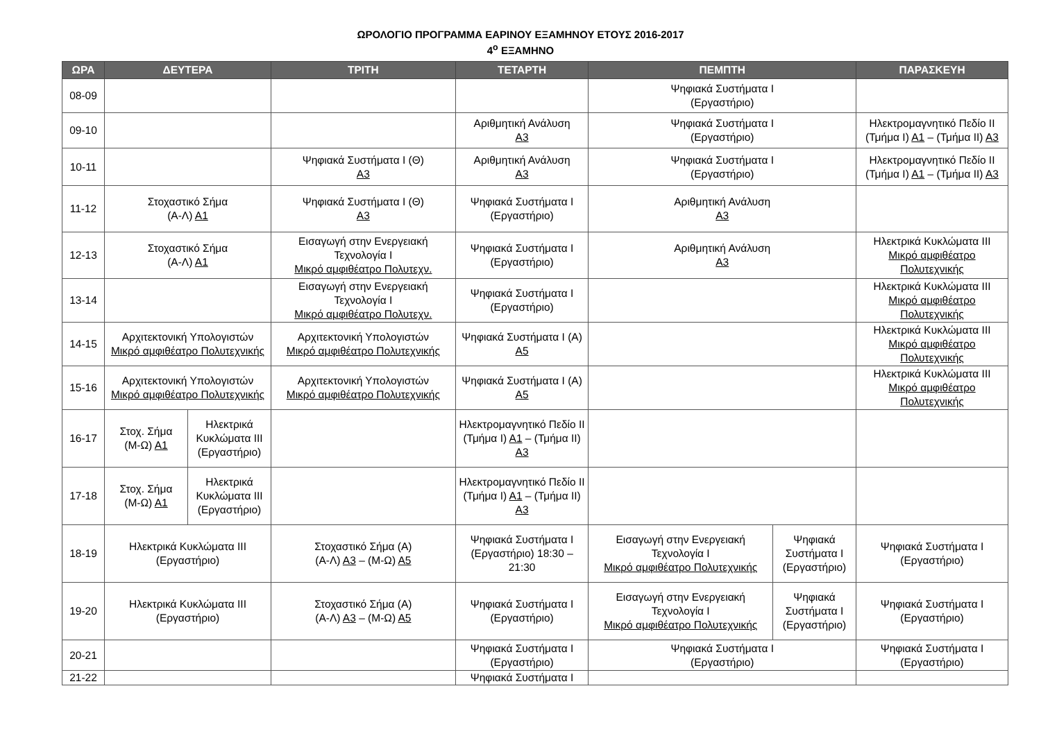ΩΡΟΛΟΓΙΟ ΠΡΟΓΡΑΜΜΑ ΕΑΡΙΝΟΥ ΕΞΑΜΗΝΟΥ ΕΤΟΥΣ 2016-2017
4<sup>ο</sup> ΕΞΑΜΗΝΟ
| ΩΡΑ | ΔΕΥΤΕΡΑ | | ΤΡΙΤΗ | ΤΕΤΑΡΤΗ | ΠΕΜΠΤΗ | | ΠΑΡΑΣΚΕΥΗ |
| --- | --- | --- | --- | --- | --- | --- | --- |
| 08-09 | | | | | Ψηφιακά Συστήματα Ι (Εργαστήριο) | | |
| 09-10 | | | | Αριθμητική Ανάλυση Α3 | Ψηφιακά Συστήματα Ι (Εργαστήριο) | | Ηλεκτρομαγνητικό Πεδίο ΙΙ (Τμήμα Ι) Α1 – (Τμήμα ΙΙ) Α3 |
| 10-11 | | | Ψηφιακά Συστήματα Ι (Θ) Α3 | Αριθμητική Ανάλυση Α3 | Ψηφιακά Συστήματα Ι (Εργαστήριο) | | Ηλεκτρομαγνητικό Πεδίο ΙΙ (Τμήμα Ι) Α1 – (Τμήμα ΙΙ) Α3 |
| 11-12 | Στοχαστικό Σήμα (Α-Λ) Α1 | | Ψηφιακά Συστήματα Ι (Θ) Α3 | Ψηφιακά Συστήματα Ι (Εργαστήριο) | Αριθμητική Ανάλυση Α3 | | |
| 12-13 | Στοχαστικό Σήμα (Α-Λ) Α1 | | Εισαγωγή στην Ενεργειακή Τεχνολογία Ι Μικρό αμφιθέατρο Πολυτεχν. | Ψηφιακά Συστήματα Ι (Εργαστήριο) | Αριθμητική Ανάλυση Α3 | | Ηλεκτρικά Κυκλώματα ΙΙΙ Μικρό αμφιθέατρο Πολυτεχνικής |
| 13-14 | | | Εισαγωγή στην Ενεργειακή Τεχνολογία Ι Μικρό αμφιθέατρο Πολυτεχν. | Ψηφιακά Συστήματα Ι (Εργαστήριο) | | | Ηλεκτρικά Κυκλώματα ΙΙΙ Μικρό αμφιθέατρο Πολυτεχνικής |
| 14-15 | Αρχιτεκτονική Υπολογιστών Μικρό αμφιθέατρο Πολυτεχνικής | | Αρχιτεκτονική Υπολογιστών Μικρό αμφιθέατρο Πολυτεχνικής | Ψηφιακά Συστήματα Ι (Α) Α5 | | | Ηλεκτρικά Κυκλώματα ΙΙΙ Μικρό αμφιθέατρο Πολυτεχνικής |
| 15-16 | Αρχιτεκτονική Υπολογιστών Μικρό αμφιθέατρο Πολυτεχνικής | | Αρχιτεκτονική Υπολογιστών Μικρό αμφιθέατρο Πολυτεχνικής | Ψηφιακά Συστήματα Ι (Α) Α5 | | | Ηλεκτρικά Κυκλώματα ΙΙΙ Μικρό αμφιθέατρο Πολυτεχνικής |
| 16-17 | Στοχ. Σήμα (Μ-Ω) Α1 | Ηλεκτρικά Κυκλώματα ΙΙΙ (Εργαστήριο) | | Ηλεκτρομαγνητικό Πεδίο ΙΙ (Τμήμα Ι) Α1 – (Τμήμα ΙΙ) Α3 | | | |
| 17-18 | Στοχ. Σήμα (Μ-Ω) Α1 | Ηλεκτρικά Κυκλώματα ΙΙΙ (Εργαστήριο) | | Ηλεκτρομαγνητικό Πεδίο ΙΙ (Τμήμα Ι) Α1 – (Τμήμα ΙΙ) Α3 | | | |
| 18-19 | Ηλεκτρικά Κυκλώματα ΙΙΙ (Εργαστήριο) | | Στοχαστικό Σήμα (Α) (Α-Λ) Α3 – (Μ-Ω) Α5 | Ψηφιακά Συστήματα Ι (Εργαστήριο) 18:30 – 21:30 | Εισαγωγή στην Ενεργειακή Τεχνολογία Ι Μικρό αμφιθέατρο Πολυτεχνικής | Ψηφιακά Συστήματα Ι (Εργαστήριο) | Ψηφιακά Συστήματα Ι (Εργαστήριο) |
| 19-20 | Ηλεκτρικά Κυκλώματα ΙΙΙ (Εργαστήριο) | | Στοχαστικό Σήμα (Α) (Α-Λ) Α3 – (Μ-Ω) Α5 | Ψηφιακά Συστήματα Ι (Εργαστήριο) | Εισαγωγή στην Ενεργειακή Τεχνολογία Ι Μικρό αμφιθέατρο Πολυτεχνικής | Ψηφιακά Συστήματα Ι (Εργαστήριο) | Ψηφιακά Συστήματα Ι (Εργαστήριο) |
| 20-21 | | | | Ψηφιακά Συστήματα Ι (Εργαστήριο) | Ψηφιακά Συστήματα Ι (Εργαστήριο) | | Ψηφιακά Συστήματα Ι (Εργαστήριο) |
| 21-22 | | | | Ψηφιακά Συστήματα Ι | | | |